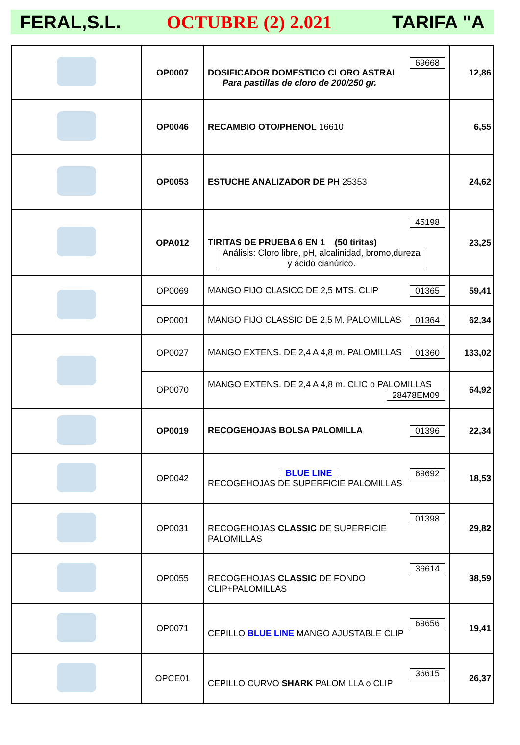FERAL,S.L. OCTUBRE (2) 2.021 TARIFA "A
| | OP0007 | 69668 DOSIFICADOR DOMESTICO CLORO ASTRAL Para pastillas de cloro de 200/250 gr. | 12,86 |
| | OP0046 | RECAMBIO OTO/PHENOL 16610 | 6,55 |
| | OP0053 | ESTUCHE ANALIZADOR DE PH 25353 | 24,62 |
| | OPA012 | 45198 TIRITAS DE PRUEBA 6 EN 1 (50 tiritas) Análisis: Cloro libre, pH, alcalinidad, bromo,dureza y ácido cianúrico. | 23,25 |
| | OP0069 | MANGO FIJO CLASICC DE 2,5 MTS. CLIP 01365 | 59,41 |
| | OP0001 | MANGO FIJO CLASSIC DE 2,5 M. PALOMILLAS 01364 | 62,34 |
| | OP0027 | MANGO EXTENS. DE 2,4 A 4,8 m. PALOMILLAS 01360 | 133,02 |
| | OP0070 | MANGO EXTENS. DE 2,4 A 4,8 m. CLIC o PALOMILLAS 28478EM09 | 64,92 |
| | OP0019 | RECOGEHOJAS BOLSA PALOMILLA 01396 | 22,34 |
| | OP0042 | 69692 BLUE LINE RECOGEHOJAS DE SUPERFICIE PALOMILLAS | 18,53 |
| | OP0031 | 01398 RECOGEHOJAS CLASSIC DE SUPERFICIE PALOMILLAS | 29,82 |
| | OP0055 | 36614 RECOGEHOJAS CLASSIC DE FONDO CLIP+PALOMILLAS | 38,59 |
| | OP0071 | 69656 CEPILLO BLUE LINE MANGO AJUSTABLE CLIP | 19,41 |
| | OPCE01 | 36615 CEPILLO CURVO SHARK PALOMILLA o CLIP | 26,37 |